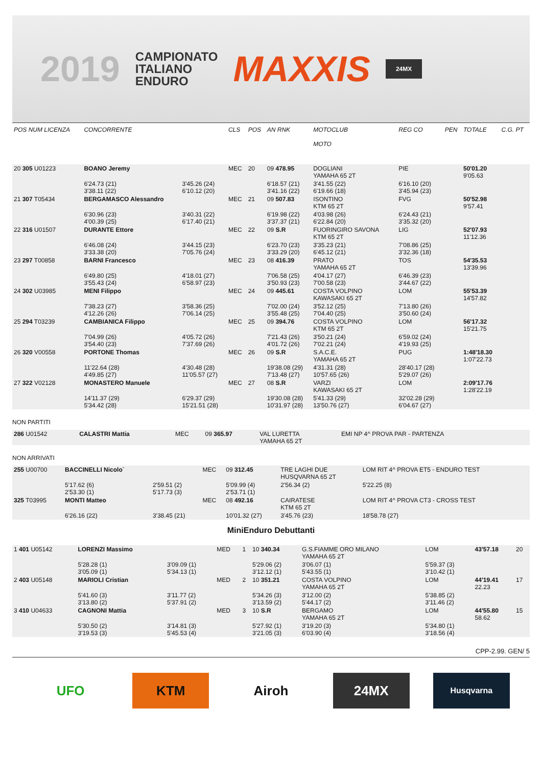2019
CAMPIONATO
ITALIANO
ENDURO
MAXXIS
24MX
| POS NUM LICENZA | CONCORRENTE | | CLS | POS | AN RNK | MOTOCLUB MOTO | | REG CO | PEN | TOTALE | C.G. PT |
| --- | --- | --- | --- | --- | --- | --- | --- | --- | --- | --- | --- |
| 20 305 U01223 | BOANO Jeremy | | MEC | 20 | 09 478.95 | DOGLIANI YAMAHA 65 2T | | PIE | | 50'01.20 9'05.63 | |
| | 6'24.73 (21) 3'38.11 (22) | 3'45.26 (24) 6'10.12 (20) | | | 6'18.57 (21) 3'41.16 (22) | 3'41.55 (22) 6'19.66 (18) | | 6'16.10 (20) 3'45.94 (23) | | | |
| 21 307 T05434 | BERGAMASCO Alessandro | | MEC | 21 | 09 507.83 | ISONTINO KTM 65 2T | | FVG | | 50'52.98 9'57.41 | |
| | 6'30.96 (23) 4'00.39 (25) | 3'40.31 (22) 6'17.40 (21) | | | 6'19.98 (22) 3'37.37 (21) | 4'03.98 (26) 6'22.84 (20) | | 6'24.43 (21) 3'35.32 (20) | | | |
| 22 316 U01507 | DURANTE Ettore | | MEC | 22 | 09 S.R | FUORINGIRO SAVONA KTM 65 2T | | LIG | | 52'07.93 11'12.36 | |
| | 6'46.08 (24) 3'33.38 (20) | 3'44.15 (23) 7'05.76 (24) | | | 6'23.70 (23) 3'33.29 (20) | 3'35.23 (21) 6'45.12 (21) | | 7'08.86 (25) 3'32.36 (18) | | | |
| 23 297 T00858 | BARNI Francesco | | MEC | 23 | 08 416.39 | PRATO YAMAHA 65 2T | | TOS | | 54'35.53 13'39.96 | |
| | 6'49.80 (25) 3'55.43 (24) | 4'18.01 (27) 6'58.97 (23) | | | 7'06.58 (25) 3'50.93 (23) | 4'04.17 (27) 7'00.58 (23) | | 6'46.39 (23) 3'44.67 (22) | | | |
| 24 302 U03985 | MENI Filippo | | MEC | 24 | 09 445.61 | COSTA VOLPINO KAWASAKI 65 2T | | LOM | | 55'53.39 14'57.82 | |
| | 7'38.23 (27) 4'12.26 (26) | 3'58.36 (25) 7'06.14 (25) | | | 7'02.00 (24) 3'55.48 (25) | 3'52.12 (25) 7'04.40 (25) | | 7'13.80 (26) 3'50.60 (24) | | | |
| 25 294 T03239 | CAMBIANICA Filippo | | MEC | 25 | 09 394.76 | COSTA VOLPINO KTM 65 2T | | LOM | | 56'17.32 15'21.75 | |
| | 7'04.99 (26) 3'54.40 (23) | 4'05.72 (26) 7'37.69 (26) | | | 7'21.43 (26) 4'01.72 (26) | 3'50.21 (24) 7'02.21 (24) | | 6'59.02 (24) 4'19.93 (25) | | | |
| 26 320 V00558 | PORTONE Thomas | | MEC | 26 | 09 S.R | S.A.C.E. YAMAHA 65 2T | | PUG | | 1:48'18.30 1:07'22.73 | |
| | 11'22.64 (28) 4'49.85 (27) | 4'30.48 (28) 11'05.57 (27) | | | 19'38.08 (29) 7'13.48 (27) | 4'31.31 (28) 10'57.65 (26) | | 28'40.17 (28) 5'29.07 (26) | | | |
| 27 322 V02128 | MONASTERO Manuele | | MEC | 27 | 08 S.R | VARZI KAWASAKI 65 2T | | LOM | | 2:09'17.76 1:28'22.19 | |
| | 14'11.37 (29) 5'34.42 (28) | 6'29.37 (29) 15'21.51 (28) | | | 19'30.08 (28) 10'31.97 (28) | 5'41.33 (29) 13'50.76 (27) | | 32'02.28 (29) 6'04.67 (27) | | | |
NON PARTITI
| 286 U01542 | CALASTRI Mattia | MEC | 09 365.97 | VAL LURETTA YAMAHA 65 2T | EMI NP 4^ PROVA PAR - PARTENZA |
NON ARRIVATI
| 255 U00700 | BACCINELLI Nicolo` | | MEC | 09 312.45 | TRE LAGHI DUE HUSQVARNA 65 2T | LOM RIT 4^ PROVA ET5 - ENDURO TEST |
| | 5'17.62 (6) 2'53.30 (1) | 2'59.51 (2) 5'17.73 (3) | | 5'09.99 (4) 2'53.71 (1) | 2'56.34 (2) | 5'22.25 (8) |
| 325 T03995 | MONTI Matteo | | MEC | 08 492.16 | CAIRATESE KTM 65 2T | LOM RIT 4^ PROVA CT3 - CROSS TEST |
| | 6'26.16 (22) | 3'38.45 (21) | | 10'01.32 (27) | 3'45.76 (23) | 18'58.78 (27) |
MiniEnduro Debuttanti
| 1 401 U05142 | LORENZI Massimo | | MED | 1 | 10 340.34 | G.S.FIAMME ORO MILANO YAMAHA 65 2T | LOM | 43'57.18 | 20 |
| | 5'28.28 (1) 3'05.09 (1) | 3'09.09 (1) 5'34.13 (1) | | | 5'29.06 (2) 3'12.12 (1) | 3'06.07 (1) 5'43.55 (1) | 5'59.37 (3) 3'10.42 (1) | | |
| 2 403 U05148 | MARIOLI Cristian | | MED | 2 | 10 351.21 | COSTA VOLPINO YAMAHA 65 2T | LOM | 44'19.41 22.23 | 17 |
| | 5'41.60 (3) 3'13.80 (2) | 3'11.77 (2) 5'37.91 (2) | | | 5'34.26 (3) 3'13.59 (2) | 3'12.00 (2) 5'44.17 (2) | 5'38.85 (2) 3'11.46 (2) | | |
| 3 410 U04633 | CAGNONI Mattia | | MED | 3 | 10 S.R | BERGAMO YAMAHA 65 2T | LOM | 44'55.80 58.62 | 15 |
| | 5'30.50 (2) 3'19.53 (3) | 3'14.81 (3) 5'45.53 (4) | | | 5'27.92 (1) 3'21.05 (3) | 3'19.20 (3) 6'03.90 (4) | 5'34.80 (1) 3'18.56 (4) | | |
CPP-2.99. GEN/ 5
UFO KTM Airoh 24MX
Husqvarna